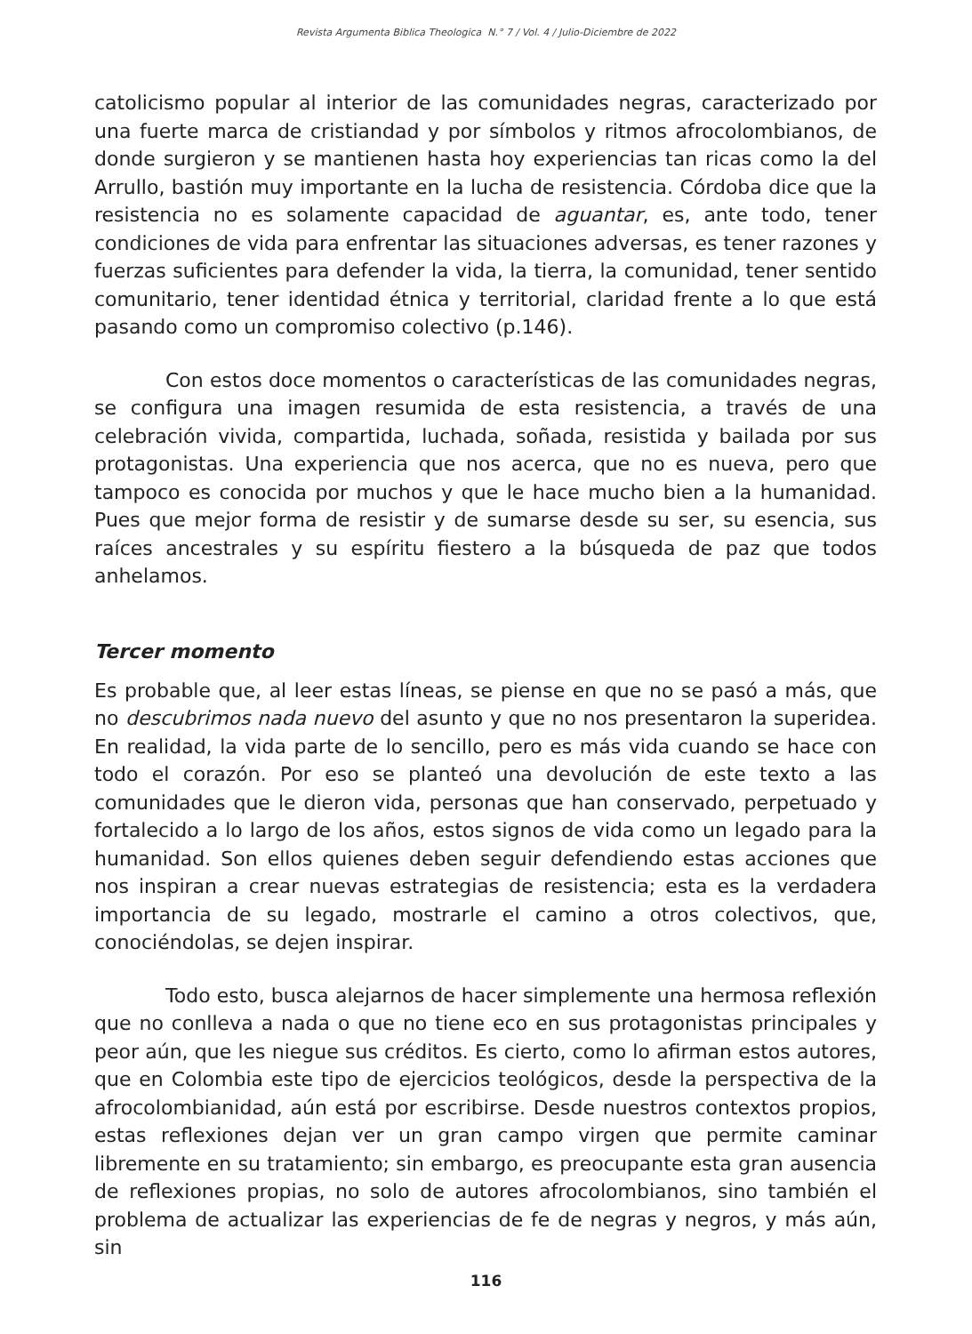Revista Argumenta Biblica Theologica N.° 7 / Vol. 4 / Julio-Diciembre de 2022
catolicismo popular al interior de las comunidades negras, caracterizado por una fuerte marca de cristiandad y por símbolos y ritmos afrocolombianos, de donde surgieron y se mantienen hasta hoy experiencias tan ricas como la del Arrullo, bastión muy importante en la lucha de resistencia. Córdoba dice que la resistencia no es solamente capacidad de aguantar, es, ante todo, tener condiciones de vida para enfrentar las situaciones adversas, es tener razones y fuerzas suficientes para defender la vida, la tierra, la comunidad, tener sentido comunitario, tener identidad étnica y territorial, claridad frente a lo que está pasando como un compromiso colectivo (p.146).
Con estos doce momentos o características de las comunidades negras, se configura una imagen resumida de esta resistencia, a través de una celebración vivida, compartida, luchada, soñada, resistida y bailada por sus protagonistas. Una experiencia que nos acerca, que no es nueva, pero que tampoco es conocida por muchos y que le hace mucho bien a la humanidad. Pues que mejor forma de resistir y de sumarse desde su ser, su esencia, sus raíces ancestrales y su espíritu fiestero a la búsqueda de paz que todos anhelamos.
Tercer momento
Es probable que, al leer estas líneas, se piense en que no se pasó a más, que no descubrimos nada nuevo del asunto y que no nos presentaron la superidea. En realidad, la vida parte de lo sencillo, pero es más vida cuando se hace con todo el corazón. Por eso se planteó una devolución de este texto a las comunidades que le dieron vida, personas que han conservado, perpetuado y fortalecido a lo largo de los años, estos signos de vida como un legado para la humanidad. Son ellos quienes deben seguir defendiendo estas acciones que nos inspiran a crear nuevas estrategias de resistencia; esta es la verdadera importancia de su legado, mostrarle el camino a otros colectivos, que, conociéndolas, se dejen inspirar.
Todo esto, busca alejarnos de hacer simplemente una hermosa reflexión que no conlleva a nada o que no tiene eco en sus protagonistas principales y peor aún, que les niegue sus créditos. Es cierto, como lo afirman estos autores, que en Colombia este tipo de ejercicios teológicos, desde la perspectiva de la afrocolombianidad, aún está por escribirse. Desde nuestros contextos propios, estas reflexiones dejan ver un gran campo virgen que permite caminar libremente en su tratamiento; sin embargo, es preocupante esta gran ausencia de reflexiones propias, no solo de autores afrocolombianos, sino también el problema de actualizar las experiencias de fe de negras y negros, y más aún, sin
116